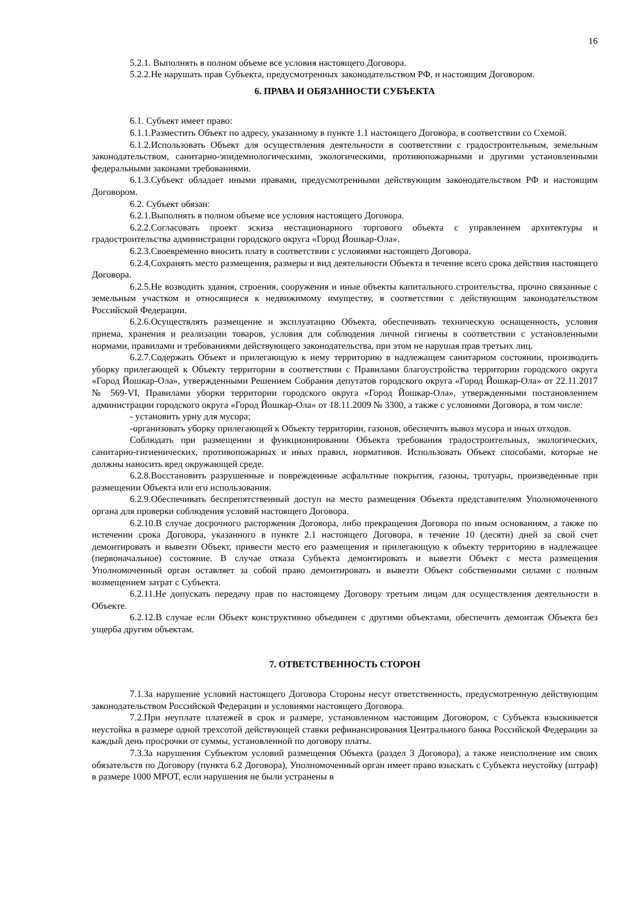16
5.2.1. Выполнять в полном объеме все условия настоящего Договора.
5.2.2.Не нарушать прав Субъекта, предусмотренных законодательством РФ, и настоящим Договором.
6. ПРАВА И ОБЯЗАННОСТИ СУБЪЕКТА
6.1. Субъект имеет право:
6.1.1.Разместить Объект по адресу, указанному в пункте 1.1 настоящего Договора, в соответствии со Схемой.
6.1.2.Использовать Объект для осуществления деятельности в соответствии с градостроительным, земельным законодательством, санитарно-эпидемиологическими, экологическими, противопожарными и другими установленными федеральными законами требованиями.
6.1.3.Субъект обладает иными правами, предусмотренными действующим законодательством РФ и настоящим Договором.
6.2. Субъект обязан:
6.2.1.Выполнять в полном объеме все условия настоящего Договора.
6.2.2.Согласовать проект эскиза нестационарного торгового объекта с управлением архитектуры и градостроительства администрации городского округа «Город Йошкар-Ола».
6.2.3.Своевременно вносить плату в соответствии с условиями настоящего Договора.
6.2.4.Сохранять место размещения, размеры и вид деятельности Объекта в течение всего срока действия настоящего Договора.
6.2.5.Не возводить здания, строения, сооружения и иные объекты капитального строительства, прочно связанные с земельным участком и относящиеся к недвижимому имуществу, в соответствии с действующим законодательством Российской Федерации.
6.2.6.Осуществлять размещение и эксплуатацию Объекта, обеспечивать техническую оснащенность, условия приема, хранения и реализации товаров, условия для соблюдения личной гигиены в соответствии с установленными нормами, правилами и требованиями действующего законодательства, при этом не нарушая прав третьих лиц.
6.2.7.Содержать Объект и прилегающую к нему территорию в надлежащем санитарном состоянии, производить уборку прилегающей к Объекту территории в соответствии с Правилами благоустройства территории городского округа «Город Йошкар-Ола», утвержденными Решением Собрания депутатов городского округа «Город Йошкар-Ола» от 22.11.2017 № 569-VI, Правилами уборки территории городского округа «Город Йошкар-Ола», утвержденными постановлением администрации городского округа «Город Йошкар-Ола» от 18.11.2009 № 3300, а также с условиями Договора, в том числе:
- установить урну для мусора;
-организовать уборку прилегающей к Объекту территории, газонов, обеспечить вывоз мусора и иных отходов.
Соблюдать при размещении и функционировании Объекта требования градостроительных, экологических, санитарно-гигиенических, противопожарных и иных правил, нормативов. Использовать Объект способами, которые не должны наносить вред окружающей среде.
6.2.8.Восстановить разрушенные и поврежденные асфальтные покрытия, газоны, тротуары, произведенные при размещении Объекта или его использования.
6.2.9.Обеспечивать беспрепятственный доступ на место размещения Объекта представителям Уполномоченного органа для проверки соблюдения условий настоящего Договора.
6.2.10.В случае досрочного расторжения Договора, либо прекращения Договора по иным основаниям, а также по истечении срока Договора, указанного в пункте 2.1 настоящего Договора, в течение 10 (десяти) дней за свой счет демонтировать и вывезти Объект, привести место его размещения и прилегающую к объекту территорию в надлежащее (первоначальное) состояние. В случае отказа Субъекта демонтировать и вывезти Объект с места размещения Уполномоченный орган оставляет за собой право демонтировать и вывезти Объект собственными силами с полным возмещением затрат с Субъекта.
6.2.11.Не допускать передачу прав по настоящему Договору третьим лицам для осуществления деятельности в Объекте.
6.2.12.В случае если Объект конструктивно объединен с другими объектами, обеспечить демонтаж Объекта без ущерба другим объектам.
7. ОТВЕТСТВЕННОСТЬ СТОРОН
7.1.За нарушение условий настоящего Договора Стороны несут ответственность, предусмотренную действующим законодательством Российской Федерации и условиями настоящего Договора.
7.2.При неуплате платежей в срок и размере, установленном настоящим Договором, с Субъекта взыскивается неустойка в размере одной трехсотой действующей ставки рефинансирования Центрального банка Российской Федерации за каждый день просрочки от суммы, установленной по договору платы.
7.3.За нарушения Субъектом условий размещения Объекта (раздел 3 Договора), а также неисполнение им своих обязательств по Договору (пункта 6.2 Договора), Уполномоченный орган имеет право взыскать с Субъекта неустойку (штраф) в размере 1000 МРОТ, если нарушения не были устранены в